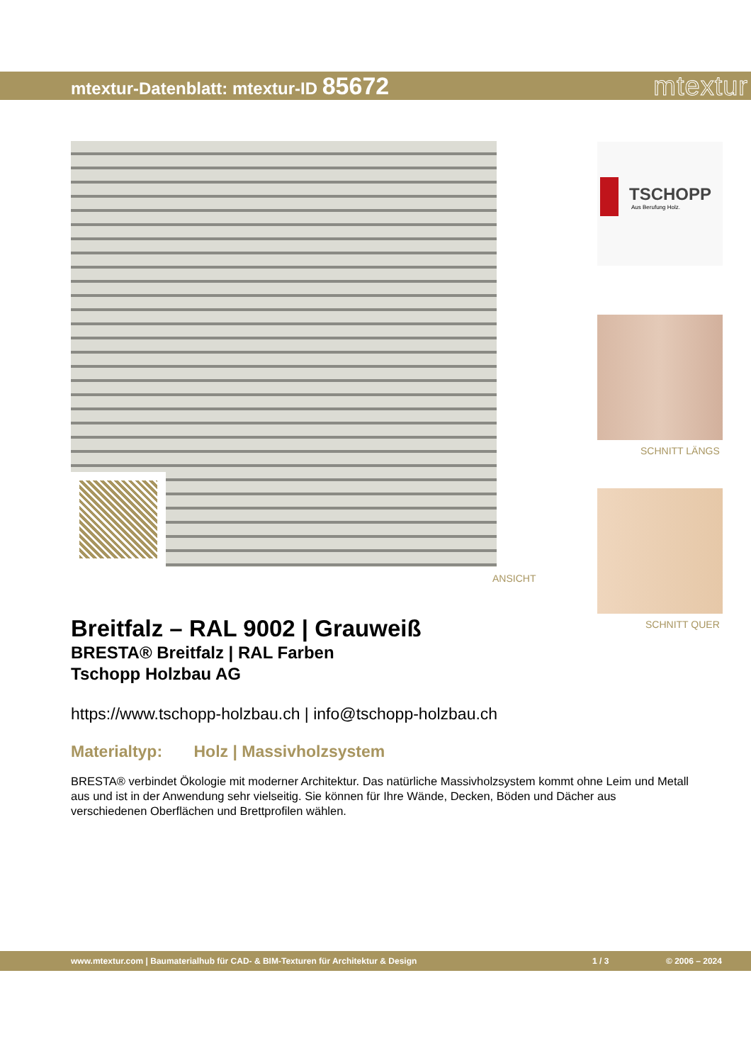mtextur-Datenblatt: mtextur-ID 85672
mtextur
ANSICHT
TSCHOPP
Aus Berufung Holz.
SCHNITT LÄNGS
SCHNITT QUER
Breitfalz – RAL 9002 | Grauweiß
BRESTA® Breitfalz | RAL Farben
Tschopp Holzbau AG
https://www.tschopp-holzbau.ch | info@tschopp-holzbau.ch
Materialtyp: Holz | Massivholzsystem
BRESTA® verbindet Ökologie mit moderner Architektur. Das natürliche Massivholzsystem kommt ohne Leim und Metall aus und ist in der Anwendung sehr vielseitig. Sie können für Ihre Wände, Decken, Böden und Dächer aus verschiedenen Oberflächen und Brettprofilen wählen.
www.mtextur.com | Baumaterialhub für CAD- & BIM-Texturen für Architektur & Design 1 / 3 © 2006 – 2024